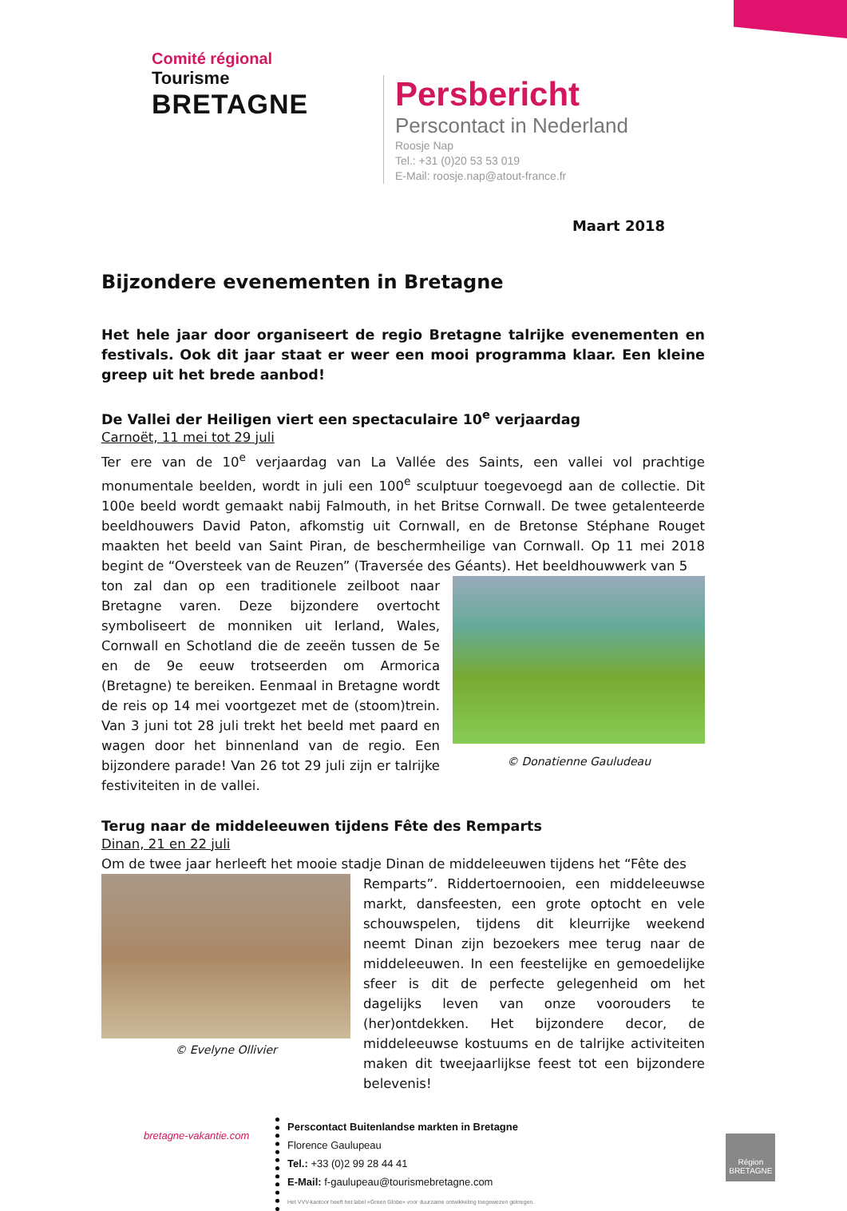Comité régional
Tourisme
BRETAGNE
Persbericht
Perscontact in Nederland
Roosje Nap
Tel.: +31 (0)20 53 53 019
E-Mail: roosje.nap@atout-france.fr
Maart 2018
Bijzondere evenementen in Bretagne
Het hele jaar door organiseert de regio Bretagne talrijke evenementen en festivals. Ook dit jaar staat er weer een mooi programma klaar. Een kleine greep uit het brede aanbod!
De Vallei der Heiligen viert een spectaculaire 10<sup>e</sup> verjaardag
Carnoët, 11 mei tot 29 juli
Ter ere van de 10<sup>e</sup> verjaardag van La Vallée des Saints, een vallei vol prachtige monumentale beelden, wordt in juli een 100<sup>e</sup> sculptuur toegevoegd aan de collectie. Dit 100e beeld wordt gemaakt nabij Falmouth, in het Britse Cornwall. De twee getalenteerde beeldhouwers David Paton, afkomstig uit Cornwall, en de Bretonse Stéphane Rouget maakten het beeld van Saint Piran, de beschermheilige van Cornwall. Op 11 mei 2018 begint de “Oversteek van de Reuzen” (Traversée des Géants). Het beeldhouwwerk van 5
ton zal dan op een traditionele zeilboot naar Bretagne varen. Deze bijzondere overtocht symboliseert de monniken uit Ierland, Wales, Cornwall en Schotland die de zeeën tussen de 5e en de 9e eeuw trotseerden om Armorica (Bretagne) te bereiken. Eenmaal in Bretagne wordt de reis op 14 mei voortgezet met de (stoom)trein. Van 3 juni tot 28 juli trekt het beeld met paard en wagen door het binnenland van de regio. Een bijzondere parade! Van 26 tot 29 juli zijn er talrijke festiviteiten in de vallei.
© Donatienne Gauludeau
Terug naar de middeleeuwen tijdens Fête des Remparts
Dinan, 21 en 22 juli
Om de twee jaar herleeft het mooie stadje Dinan de middeleeuwen tijdens het “Fête des
© Evelyne Ollivier
Remparts”. Riddertoernooien, een middeleeuwse markt, dansfeesten, een grote optocht en vele schouwspelen, tijdens dit kleurrijke weekend neemt Dinan zijn bezoekers mee terug naar de middeleeuwen. In een feestelijke en gemoedelijke sfeer is dit de perfecte gelegenheid om het dagelijks leven van onze voorouders te (her)ontdekken. Het bijzondere decor, de middeleeuwse kostuums en de talrijke activiteiten maken dit tweejaarlijkse feest tot een bijzondere belevenis!
bretagne-vakantie.com
Perscontact Buitenlandse markten in Bretagne
Florence Gaulupeau
Tel.: +33 (0)2 99 28 44 41
E-Mail: f-gaulupeau@tourismebretagne.com
Het VVV-kantoor heeft het label «Green Globe» voor duurzame ontwikkeling toegewezen gekregen.
Région BRETAGNE